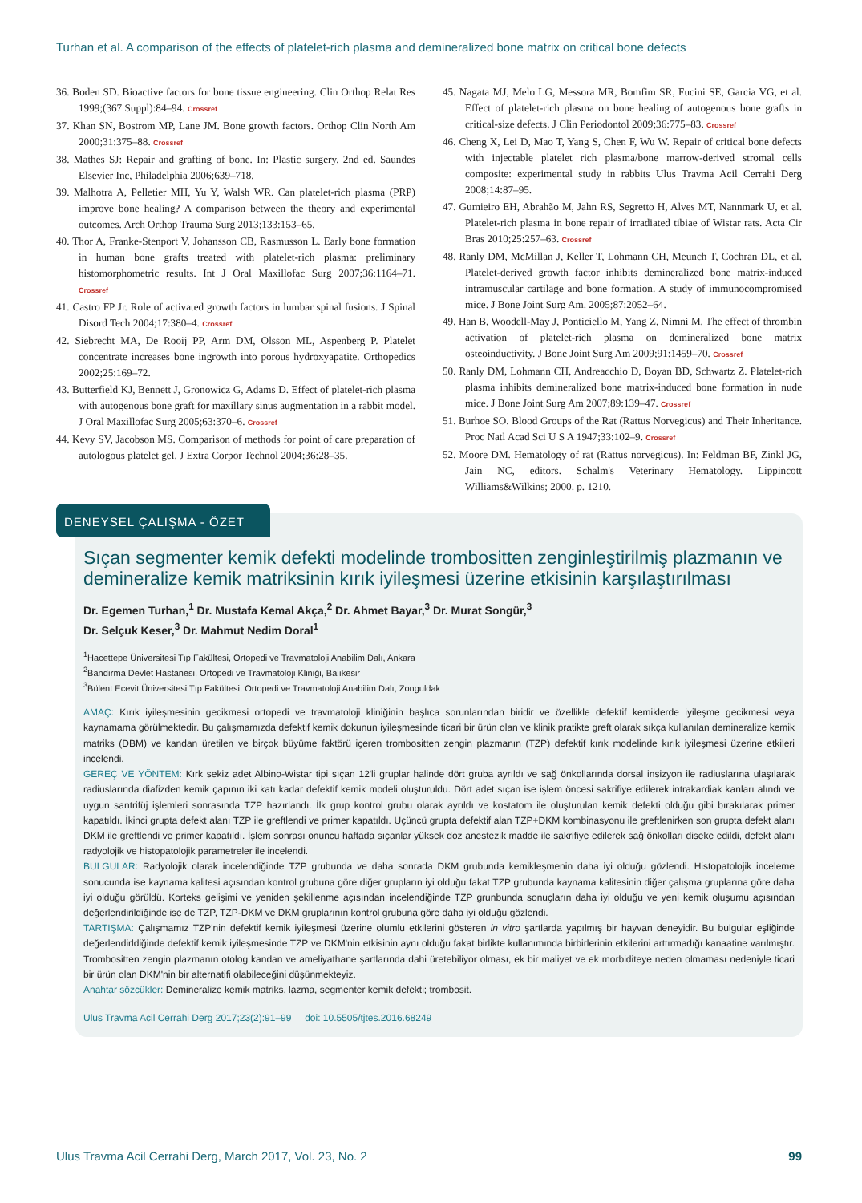Turhan et al. A comparison of the effects of platelet-rich plasma and demineralized bone matrix on critical bone defects
36. Boden SD. Bioactive factors for bone tissue engineering. Clin Orthop Relat Res 1999;(367 Suppl):84–94. Crossref
37. Khan SN, Bostrom MP, Lane JM. Bone growth factors. Orthop Clin North Am 2000;31:375–88. Crossref
38. Mathes SJ: Repair and grafting of bone. In: Plastic surgery. 2nd ed. Saundes Elsevier Inc, Philadelphia 2006;639–718.
39. Malhotra A, Pelletier MH, Yu Y, Walsh WR. Can platelet-rich plasma (PRP) improve bone healing? A comparison between the theory and experimental outcomes. Arch Orthop Trauma Surg 2013;133:153–65.
40. Thor A, Franke-Stenport V, Johansson CB, Rasmusson L. Early bone formation in human bone grafts treated with platelet-rich plasma: preliminary histomorphometric results. Int J Oral Maxillofac Surg 2007;36:1164–71. Crossref
41. Castro FP Jr. Role of activated growth factors in lumbar spinal fusions. J Spinal Disord Tech 2004;17:380–4. Crossref
42. Siebrecht MA, De Rooij PP, Arm DM, Olsson ML, Aspenberg P. Platelet concentrate increases bone ingrowth into porous hydroxyapatite. Orthopedics 2002;25:169–72.
43. Butterfield KJ, Bennett J, Gronowicz G, Adams D. Effect of platelet-rich plasma with autogenous bone graft for maxillary sinus augmentation in a rabbit model. J Oral Maxillofac Surg 2005;63:370–6. Crossref
44. Kevy SV, Jacobson MS. Comparison of methods for point of care preparation of autologous platelet gel. J Extra Corpor Technol 2004;36:28–35.
45. Nagata MJ, Melo LG, Messora MR, Bomfim SR, Fucini SE, Garcia VG, et al. Effect of platelet-rich plasma on bone healing of autogenous bone grafts in critical-size defects. J Clin Periodontol 2009;36:775–83. Crossref
46. Cheng X, Lei D, Mao T, Yang S, Chen F, Wu W. Repair of critical bone defects with injectable platelet rich plasma/bone marrow-derived stromal cells composite: experimental study in rabbits Ulus Travma Acil Cerrahi Derg 2008;14:87–95.
47. Gumieiro EH, Abrahão M, Jahn RS, Segretto H, Alves MT, Nannmark U, et al. Platelet-rich plasma in bone repair of irradiated tibiae of Wistar rats. Acta Cir Bras 2010;25:257–63. Crossref
48. Ranly DM, McMillan J, Keller T, Lohmann CH, Meunch T, Cochran DL, et al. Platelet-derived growth factor inhibits demineralized bone matrix-induced intramuscular cartilage and bone formation. A study of immunocompromised mice. J Bone Joint Surg Am. 2005;87:2052–64.
49. Han B, Woodell-May J, Ponticiello M, Yang Z, Nimni M. The effect of thrombin activation of platelet-rich plasma on demineralized bone matrix osteoinductivity. J Bone Joint Surg Am 2009;91:1459–70. Crossref
50. Ranly DM, Lohmann CH, Andreacchio D, Boyan BD, Schwartz Z. Platelet-rich plasma inhibits demineralized bone matrix-induced bone formation in nude mice. J Bone Joint Surg Am 2007;89:139–47. Crossref
51. Burhoe SO. Blood Groups of the Rat (Rattus Norvegicus) and Their Inheritance. Proc Natl Acad Sci U S A 1947;33:102–9. Crossref
52. Moore DM. Hematology of rat (Rattus norvegicus). In: Feldman BF, Zinkl JG, Jain NC, editors. Schalm's Veterinary Hematology. Lippincott Williams&Wilkins; 2000. p. 1210.
DENEYSEL ÇALIŞMA - ÖZET
Sıçan segmenter kemik defekti modelinde trombositten zenginleştirilmiş plazmanın ve demineralize kemik matriksinin kırık iyileşmesi üzerine etkisinin karşılaştırılması
Dr. Egemen Turhan,<sup>1</sup> Dr. Mustafa Kemal Akça,<sup>2</sup> Dr. Ahmet Bayar,<sup>3</sup> Dr. Murat Songür,<sup>3</sup>
Dr. Selçuk Keser,<sup>3</sup> Dr. Mahmut Nedim Doral<sup>1</sup>
<sup>1</sup> Hacettepe Üniversitesi Tıp Fakültesi, Ortopedi ve Travmatoloji Anabilim Dalı, Ankara
<sup>2</sup> Bandırma Devlet Hastanesi, Ortopedi ve Travmatoloji Kliniği, Balıkesir
<sup>3</sup> Bülent Ecevit Üniversitesi Tıp Fakültesi, Ortopedi ve Travmatoloji Anabilim Dalı, Zonguldak
AMAÇ: Kırık iyileşmesinin gecikmesi ortopedi ve travmatoloji kliniğinin başlıca sorunlarından biridir ve özellikle defektif kemiklerde iyileşme gecikmesi veya kaynamama görülmektedir. Bu çalışmamızda defektif kemik dokunun iyileşmesinde ticari bir ürün olan ve klinik pratikte greft olarak sıkça kullanılan demineralize kemik matriks (DBM) ve kandan üretilen ve birçok büyüme faktörü içeren trombositten zengin plazmanın (TZP) defektif kırık modelinde kırık iyileşmesi üzerine etkileri incelendi.
GEREÇ VE YÖNTEM: Kırk sekiz adet Albino-Wistar tipi sıçan 12'li gruplar halinde dört gruba ayrıldı ve sağ önkollarında dorsal insizyon ile radiuslarına ulaşılarak radiuslarında diafizden kemik çapının iki katı kadar defektif kemik modeli oluşturuldu. Dört adet sıçan ise işlem öncesi sakrifiye edilerek intrakardiak kanları alındı ve uygun santrifüj işlemleri sonrasında TZP hazırlandı. İlk grup kontrol grubu olarak ayrıldı ve kostatom ile oluşturulan kemik defekti olduğu gibi bırakılarak primer kapatıldı. İkinci grupta defekt alanı TZP ile greftlendi ve primer kapatıldı. Üçüncü grupta defektif alan TZP+DKM kombinasyonu ile greftlenirken son grupta defekt alanı DKM ile greftlendi ve primer kapatıldı. İşlem sonrası onuncu haftada sıçanlar yüksek doz anestezik madde ile sakrifiye edilerek sağ önkolları diseke edildi, defekt alanı radyolojik ve histopatolojik parametreler ile incelendi.
BULGULAR: Radyolojik olarak incelendiğinde TZP grubunda ve daha sonrada DKM grubunda kemikleşmenin daha iyi olduğu gözlendi. Histopatolojik inceleme sonucunda ise kaynama kalitesi açısından kontrol grubuna göre diğer grupların iyi olduğu fakat TZP grubunda kaynama kalitesinin diğer çalışma gruplarına göre daha iyi olduğu görüldü. Korteks gelişimi ve yeniden şekillenme açısından incelendiğinde TZP grunbunda sonuçların daha iyi olduğu ve yeni kemik oluşumu açısından değerlendirildiğinde ise de TZP, TZP-DKM ve DKM gruplarının kontrol grubuna göre daha iyi olduğu gözlendi.
TARTIŞMA: Çalışmamız TZP'nin defektif kemik iyileşmesi üzerine olumlu etkilerini gösteren in vitro şartlarda yapılmış bir hayvan deneyidir. Bu bulgular eşliğinde değerlendirldiğinde defektif kemik iyileşmesinde TZP ve DKM'nin etkisinin aynı olduğu fakat birlikte kullanımında birbirlerinin etkilerini arttırmadığı kanaatine varılmıştır. Trombositten zengin plazmanın otolog kandan ve ameliyathane şartlarında dahi üretebiliyor olması, ek bir maliyet ve ek morbiditeye neden olmaması nedeniyle ticari bir ürün olan DKM'nin bir alternatifi olabileceğini düşünmekteyiz.
Anahtar sözcükler: Demineralize kemik matriks, lazma, segmenter kemik defekti; trombosit.
Ulus Travma Acil Cerrahi Derg 2017;23(2):91–99 doi: 10.5505/tjtes.2016.68249
Ulus Travma Acil Cerrahi Derg, March 2017, Vol. 23, No. 2 99